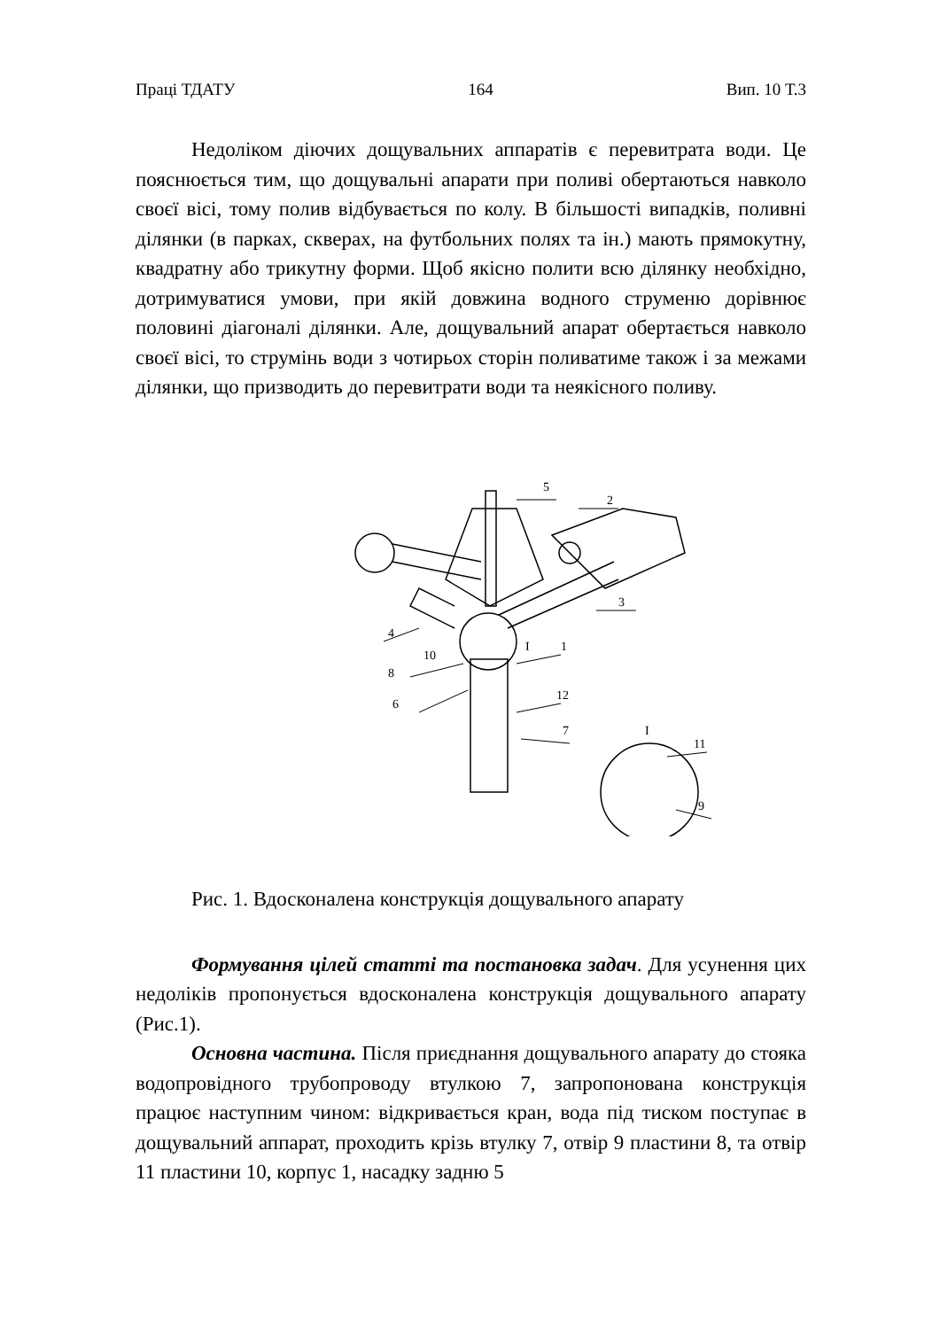Праці ТДАТУ 164 Вип. 10 Т.3
Недоліком діючих дощувальних аппаратів є перевитрата води. Це пояснюється тим, що дощувальні апарати при поливі обертаються навколо своєї вісі, тому полив відбувається по колу. В більшості випадків, поливні ділянки (в парках, скверах, на футбольних полях та ін.) мають прямокутну, квадратну або трикутну форми. Щоб якісно полити всю ділянку необхідно, дотримуватися умови, при якій довжина водного струменю дорівнює половині діагоналі ділянки. Але, дощувальний апарат обертається навколо своєї вісі, то струмінь води з чотирьох сторін поливатиме також і за межами ділянки, що призводить до перевитрати води та неякісного поливу.
5
2
3
4
10
I
1
8
12
6
7
I
11
9
Рис. 1. Вдосконалена конструкція дощувального апарату
Формування цілей статті та постановка задач. Для усунення цих недоліків пропонується вдосконалена конструкція дощувального апарату (Рис.1).
Основна частина. Після приєднання дощувального апарату до стояка водопровідного трубопроводу втулкою 7, запропонована конструкція працює наступним чином: відкривається кран, вода під тиском поступає в дощувальний аппарат, проходить крізь втулку 7, отвір 9 пластини 8, та отвір 11 пластини 10, корпус 1, насадку задню 5